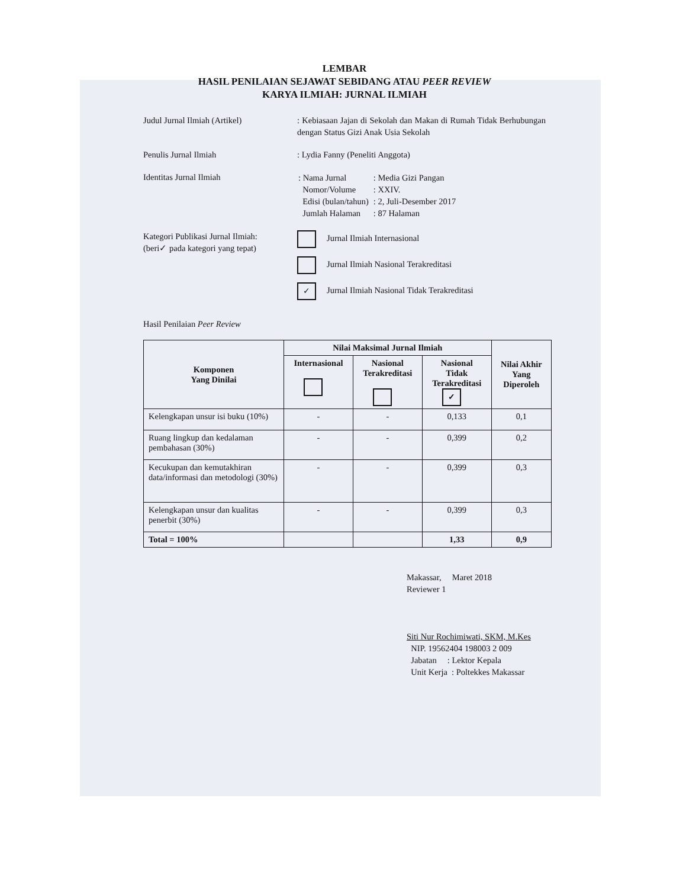LEMBAR
HASIL PENILAIAN SEJAWAT SEBIDANG ATAU PEER REVIEW
KARYA ILMIAH: JURNAL ILMIAH
Judul Jurnal Ilmiah (Artikel) : Kebiasaan Jajan di Sekolah dan Makan di Rumah Tidak Berhubungan dengan Status Gizi Anak Usia Sekolah
Penulis Jurnal Ilmiah : Lydia Fanny (Peneliti Anggota)
Identitas Jurnal Ilmiah
| : Nama Jurnal | : Media Gizi Pangan |
| Nomor/Volume | : XXIV. |
| Edisi (bulan/tahun) | : 2, Juli-Desember 2017 |
| Jumlah Halaman | : 87 Halaman |
Kategori Publikasi Jurnal Ilmiah:
(beri✓ pada kategori yang tepat)
Jurnal Ilmiah Internasional
Jurnal Ilmiah Nasional Terakreditasi
✓ Jurnal Ilmiah Nasional Tidak Terakreditasi
Hasil Penilaian Peer Review
| Komponen Yang Dinilai | Nilai Maksimal Jurnal Ilmiah | | | Nilai Akhir Yang Diperoleh |
| --- | --- | --- | --- | --- |
| | Internasional | Nasional Terakreditasi | Nasional Tidak Terakreditasi ✓ | |
| Kelengkapan unsur isi buku (10%) | - | - | 0,133 | 0,1 |
| Ruang lingkup dan kedalaman pembahasan (30%) | - | - | 0,399 | 0,2 |
| Kecukupan dan kemutakhiran data/informasi dan metodologi (30%) | - | - | 0,399 | 0,3 |
| Kelengkapan unsur dan kualitas penerbit (30%) | - | - | 0,399 | 0,3 |
| Total = 100% | | | 1,33 | 0,9 |
Makassar, Maret 2018
Reviewer 1
Siti Nur Rochimiwati, SKM, M.Kes
NIP. 19562404 198003 2 009
Jabatan : Lektor Kepala
Unit Kerja : Poltekkes Makassar